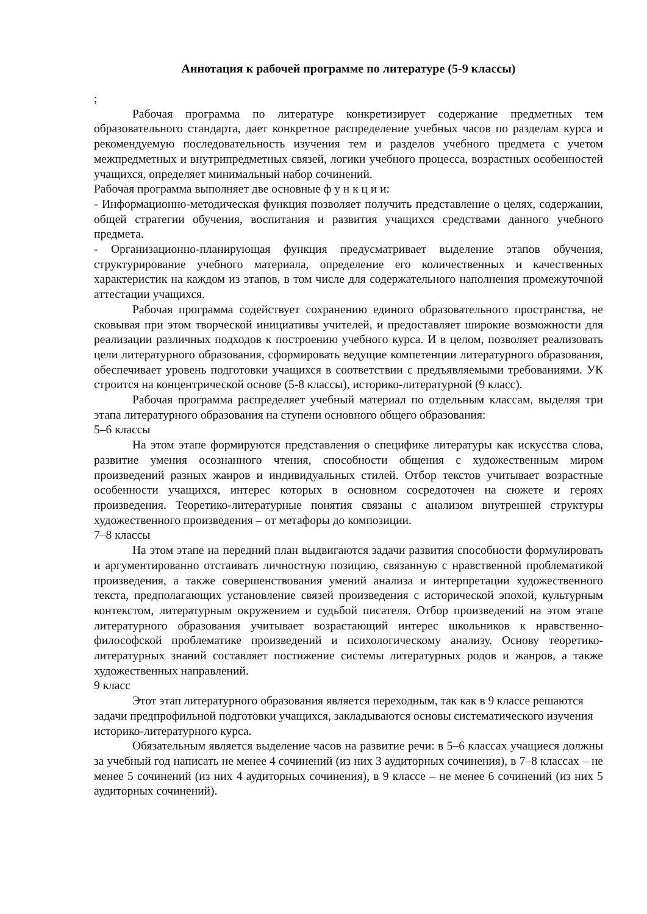Аннотация к рабочей программе по литературе (5-9 классы)
;
Рабочая программа по литературе конкретизирует содержание предметных тем образовательного стандарта, дает конкретное распределение учебных часов по разделам курса и рекомендуемую последовательность изучения тем и разделов учебного предмета с учетом межпредметных и внутрипредметных связей, логики учебного процесса, возрастных особенностей учащихся, определяет минимальный набор сочинений.
Рабочая программа выполняет две основные ф у н к ц и и:
- Информационно-методическая функция позволяет получить представление о целях, содержании, общей стратегии обучения, воспитания и развития учащихся средствами данного учебного предмета.
- Организационно-планирующая функция предусматривает выделение этапов обучения, структурирование учебного материала, определение его количественных и качественных характеристик на каждом из этапов, в том числе для содержательного наполнения промежуточной аттестации учащихся.
Рабочая программа содействует сохранению единого образовательного пространства, не сковывая при этом творческой инициативы учителей, и предоставляет широкие возможности для реализации различных подходов к построению учебного курса. И в целом, позволяет реализовать цели литературного образования, сформировать ведущие компетенции литературного образования, обеспечивает уровень подготовки учащихся в соответствии с предъявляемыми требованиями. УК строится на концентрической основе (5-8 классы), историко-литературной (9 класс).
Рабочая программа распределяет учебный материал по отдельным классам, выделяя три этапа литературного образования на ступени основного общего образования:
5–6 классы
На этом этапе формируются представления о специфике литературы как искусства слова, развитие умения осознанного чтения, способности общения с художественным миром произведений разных жанров и индивидуальных стилей. Отбор текстов учитывает возрастные особенности учащихся, интерес которых в основном сосредоточен на сюжете и героях произведения. Теоретико-литературные понятия связаны с анализом внутренней структуры художественного произведения – от метафоры до композиции.
7–8 классы
На этом этапе на передний план выдвигаются задачи развития способности формулировать и аргументированно отстаивать личностную позицию, связанную с нравственной проблематикой произведения, а также совершенствования умений анализа и интерпретации художественного текста, предполагающих установление связей произведения с исторической эпохой, культурным контекстом, литературным окружением и судьбой писателя. Отбор произведений на этом этапе литературного образования учитывает возрастающий интерес школьников к нравственно-философской проблематике произведений и психологическому анализу. Основу теоретико-литературных знаний составляет постижение системы литературных родов и жанров, а также художественных направлений.
9 класс
Этот этап литературного образования является переходным, так как в 9 классе решаются
задачи предпрофильной подготовки учащихся, закладываются основы систематического изучения историко-литературного курса.
Обязательным является выделение часов на развитие речи: в 5–6 классах учащиеся должны за учебный год написать не менее 4 сочинений (из них 3 аудиторных сочинения), в 7–8 классах – не менее 5 сочинений (из них 4 аудиторных сочинения), в 9 классе – не менее 6 сочинений (из них 5 аудиторных сочинений).